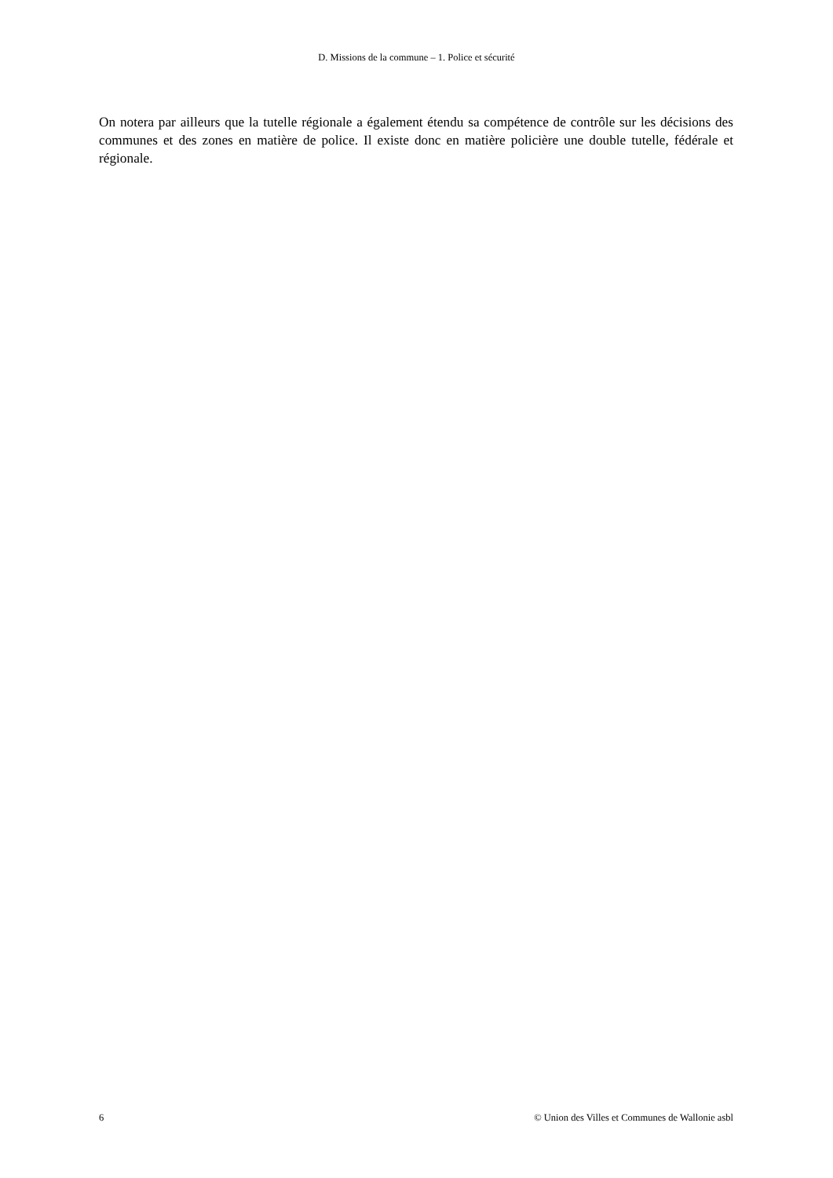D. Missions de la commune – 1. Police et sécurité
On notera par ailleurs que la tutelle régionale a également étendu sa compétence de contrôle sur les décisions des communes et des zones en matière de police. Il existe donc en matière policière une double tutelle, fédérale et régionale.
6 © Union des Villes et Communes de Wallonie asbl